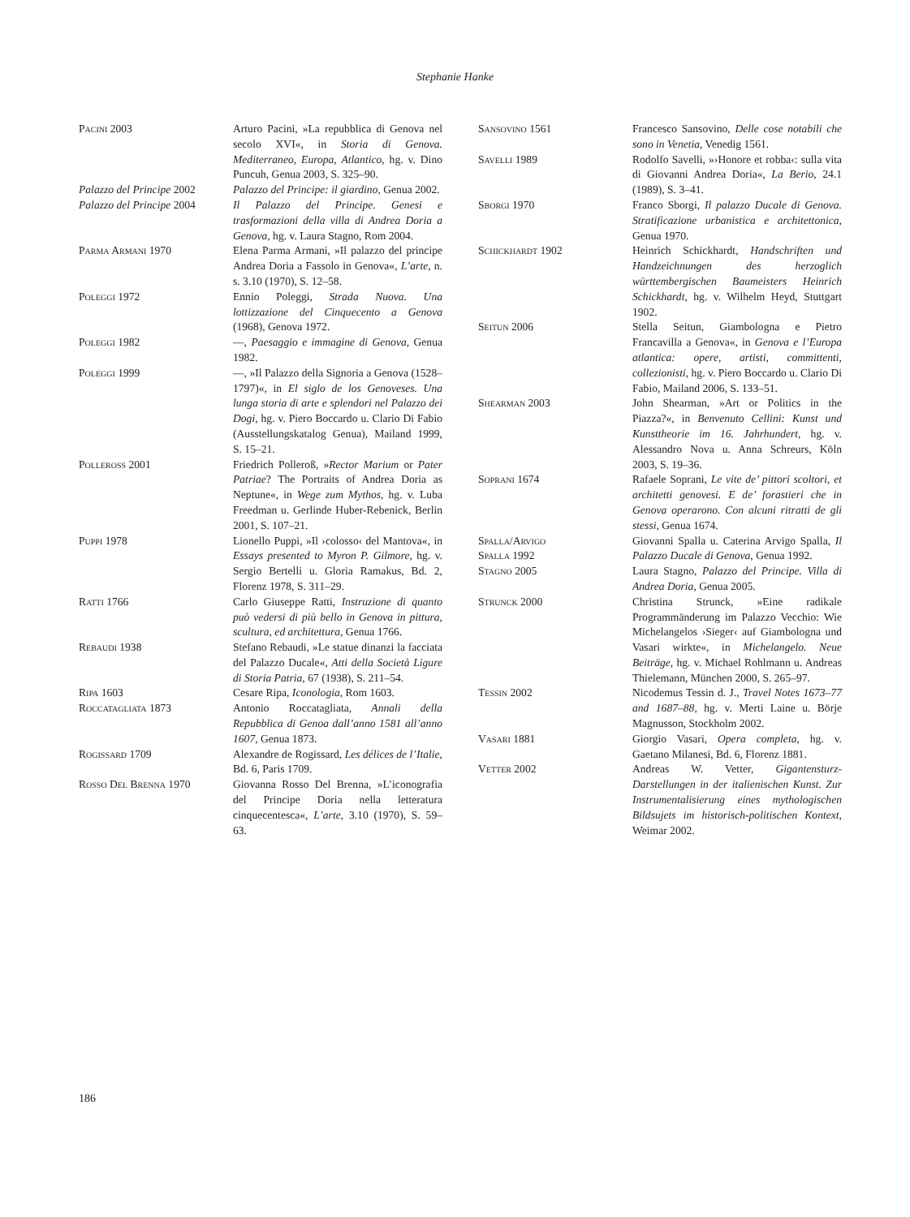Stephanie Hanke
Pacini 2003 Arturo Pacini, »La repubblica di Genova nel secolo XVI«, in Storia di Genova. Mediterraneo, Europa, Atlantico, hg. v. Dino Puncuh, Genua 2003, S. 325–90.
Palazzo del Principe 2002
Palazzo del Principe: il giardino, Genua 2002.
Palazzo del Principe 2004
Il Palazzo del Principe. Genesi e trasformazioni della villa di Andrea Doria a Genova, hg. v. Laura Stagno, Rom 2004.
Parma Armani 1970 Elena Parma Armani, »Il palazzo del principe Andrea Doria a Fassolo in Genova«, L’arte, n. s. 3.10 (1970), S. 12–58.
Poleggi 1972 Ennio Poleggi, Strada Nuova. Una lottizzazione del Cinquecento a Genova (1968), Genova 1972.
Poleggi 1982 —, Paesaggio e immagine di Genova, Genua 1982.
Poleggi 1999 —, »Il Palazzo della Signoria a Genova (1528–1797)«, in El siglo de los Genoveses. Una lunga storia di arte e splendori nel Palazzo dei Dogi, hg. v. Piero Boccardo u. Clario Di Fabio (Ausstellungskatalog Genua), Mailand 1999, S. 15–21.
Polleross 2001 Friedrich Polleroß, »Rector Marium or Pater Patriae? The Portraits of Andrea Doria as Neptune«, in Wege zum Mythos, hg. v. Luba Freedman u. Gerlinde Huber-Rebenick, Berlin 2001, S. 107–21.
Puppi 1978 Lionello Puppi, »Il ›colosso‹ del Mantova«, in Essays presented to Myron P. Gilmore, hg. v. Sergio Bertelli u. Gloria Ramakus, Bd. 2, Florenz 1978, S. 311–29.
Ratti 1766 Carlo Giuseppe Ratti, Instruzione di quanto può vedersi di più bello in Genova in pittura, scultura, ed architettura, Genua 1766.
Rebaudi 1938 Stefano Rebaudi, »Le statue dinanzi la facciata del Palazzo Ducale«, Atti della Società Ligure di Storia Patria, 67 (1938), S. 211–54.
Ripa 1603 Cesare Ripa, Iconologia, Rom 1603.
Roccatagliata 1873 Antonio Roccatagliata, Annali della Repubblica di Genoa dall’anno 1581 all’anno 1607, Genua 1873.
Rogissard 1709 Alexandre de Rogissard, Les délices de l’Italie, Bd. 6, Paris 1709.
Rosso Del Brenna 1970 Giovanna Rosso Del Brenna, »L’iconografia del Principe Doria nella letteratura cinquecentesca«, L’arte, 3.10 (1970), S. 59–63.
Sansovino 1561 Francesco Sansovino, Delle cose notabili che sono in Venetia, Venedig 1561.
Savelli 1989 Rodolfo Savelli, »›Honore et robba‹: sulla vita di Giovanni Andrea Doria«, La Berio, 24.1 (1989), S. 3–41.
Sborgi 1970 Franco Sborgi, Il palazzo Ducale di Genova. Stratificazione urbanistica e architettonica, Genua 1970.
Schickhardt 1902 Heinrich Schickhardt, Handschriften und Handzeichnungen des herzoglich württembergischen Baumeisters Heinrich Schickhardt, hg. v. Wilhelm Heyd, Stuttgart 1902.
Seitun 2006 Stella Seitun, Giambologna e Pietro Francavilla a Genova«, in Genova e l’Europa atlantica: opere, artisti, committenti, collezionisti, hg. v. Piero Boccardo u. Clario Di Fabio, Mailand 2006, S. 133–51.
Shearman 2003 John Shearman, »Art or Politics in the Piazza?«, in Benvenuto Cellini: Kunst und Kunsttheorie im 16. Jahrhundert, hg. v. Alessandro Nova u. Anna Schreurs, Köln 2003, S. 19–36.
Soprani 1674 Rafaele Soprani, Le vite de’ pittori scoltori, et architetti genovesi. E de’ forastieri che in Genova operarono. Con alcuni ritratti de gli stessi, Genua 1674.
Spalla/Arvigo
Spalla 1992
Giovanni Spalla u. Caterina Arvigo Spalla, Il Palazzo Ducale di Genova, Genua 1992.
Stagno 2005 Laura Stagno, Palazzo del Principe. Villa di Andrea Doria, Genua 2005.
Strunck 2000 Christina Strunck, »Eine radikale Programmänderung im Palazzo Vecchio: Wie Michelangelos ›Sieger‹ auf Giambologna und Vasari wirkte«, in Michelangelo. Neue Beiträge, hg. v. Michael Rohlmann u. Andreas Thielemann, München 2000, S. 265–97.
Tessin 2002 Nicodemus Tessin d. J., Travel Notes 1673–77 and 1687–88, hg. v. Merti Laine u. Börje Magnusson, Stockholm 2002.
Vasari 1881 Giorgio Vasari, Opera completa, hg. v. Gaetano Milanesi, Bd. 6, Florenz 1881.
Vetter 2002 Andreas W. Vetter, Gigantensturz-Darstellungen in der italienischen Kunst. Zur Instrumentalisierung eines mythologischen Bildsujets im historisch-politischen Kontext, Weimar 2002.
186